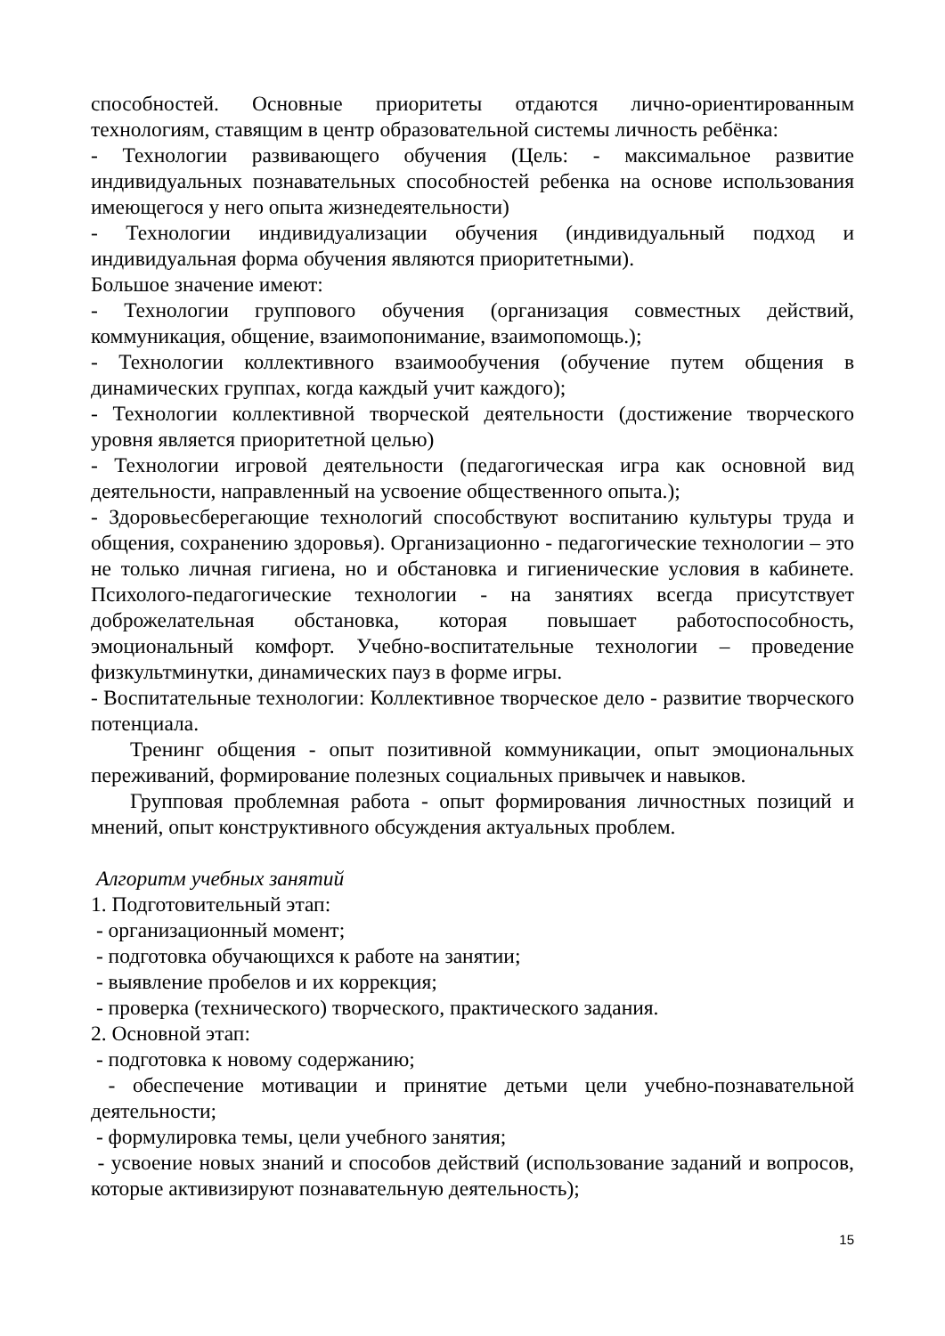способностей. Основные приоритеты отдаются лично-ориентированным технологиям, ставящим в центр образовательной системы личность ребёнка:
- Технологии развивающего обучения (Цель: - максимальное развитие индивидуальных познавательных способностей ребенка на основе использования имеющегося у него опыта жизнедеятельности)
- Технологии индивидуализации обучения (индивидуальный подход и индивидуальная форма обучения являются приоритетными).
Большое значение имеют:
- Технологии группового обучения (организация совместных действий, коммуникация, общение, взаимопонимание, взаимопомощь.);
- Технологии коллективного взаимообучения (обучение путем общения в динамических группах, когда каждый учит каждого);
- Технологии коллективной творческой деятельности (достижение творческого уровня является приоритетной целью)
- Технологии игровой деятельности (педагогическая игра как основной вид деятельности, направленный на усвоение общественного опыта.);
- Здоровьесберегающие технологий способствуют воспитанию культуры труда и общения, сохранению здоровья). Организационно - педагогические технологии – это не только личная гигиена, но и обстановка и гигиенические условия в кабинете. Психолого-педагогические технологии - на занятиях всегда присутствует доброжелательная обстановка, которая повышает работоспособность, эмоциональный комфорт. Учебно-воспитательные технологии – проведение физкультминутки, динамических пауз в форме игры.
- Воспитательные технологии: Коллективное творческое дело - развитие творческого потенциала.
Тренинг общения - опыт позитивной коммуникации, опыт эмоциональных переживаний, формирование полезных социальных привычек и навыков.
Групповая проблемная работа - опыт формирования личностных позиций и мнений, опыт конструктивного обсуждения актуальных проблем.
Алгоритм учебных занятий
1. Подготовительный этап:
- организационный момент;
- подготовка обучающихся к работе на занятии;
- выявление пробелов и их коррекция;
- проверка (технического) творческого, практического задания.
2. Основной этап:
- подготовка к новому содержанию;
- обеспечение мотивации и принятие детьми цели учебно-познавательной деятельности;
- формулировка темы, цели учебного занятия;
- усвоение новых знаний и способов действий (использование заданий и вопросов, которые активизируют познавательную деятельность);
15